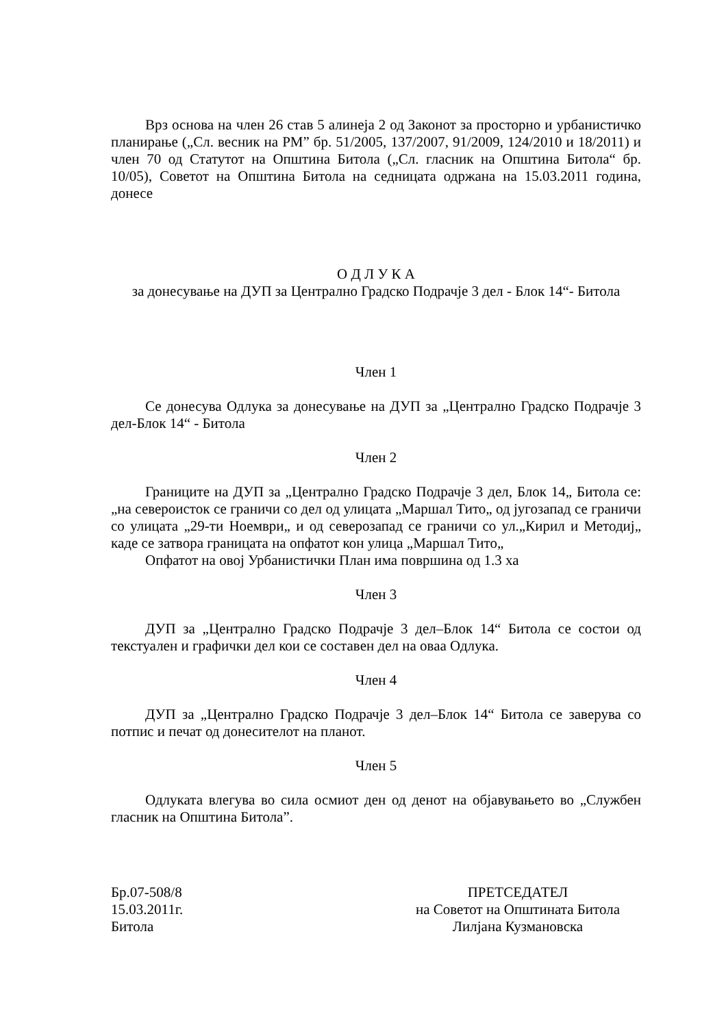Врз основа на член 26 став 5 алинеја 2 од Законот за просторно и урбанистичко планирање („Сл. весник на РМ” бр. 51/2005, 137/2007, 91/2009, 124/2010 и 18/2011) и член 70 од Статутот на Општина Битола („Сл. гласник на Општина Битола“ бр. 10/05), Советот на Општина Битола на седницата одржана на 15.03.2011 година, донесе
О Д Л У К А
за донесување на ДУП за Централно Градско Подрачје 3 дел - Блок 14“- Битола
Член 1
Се донесува Одлука за донесување на ДУП за „Централно Градско Подрачје 3 дел-Блок 14“ - Битола
Член 2
Границите на ДУП за „Централно Градско Подрачје 3 дел, Блок 14„ Битола се:„на североисток се граничи со дел од улицата „Маршал Тито„ од југозапад се граничи со улицата „29-ти Ноември„ и од северозапад се граничи со ул.„Кирил и Методиј„ каде се затвора границата на опфатот кон улица „Маршал Тито„
Опфатот на овој Урбанистички План има површина од 1.3 ха
Член 3
ДУП за „Централно Градско Подрачје 3 дел–Блок 14“ Битола се состои од текстуален и графички дел кои се составен дел на оваа Одлука.
Член 4
ДУП за „Централно Градско Подрачје 3 дел–Блок 14“ Битола се заверува со потпис и печат од донесителот на планот.
Член 5
Одлуката влегува во сила осмиот ден од денот на објавувањето во „Службен гласник на Општина Битола”.
Бр.07-508/8
15.03.2011г.
Битола
ПРЕТСЕДАТЕЛ
на Советот на Општината Битола
Лилјана Кузмановска